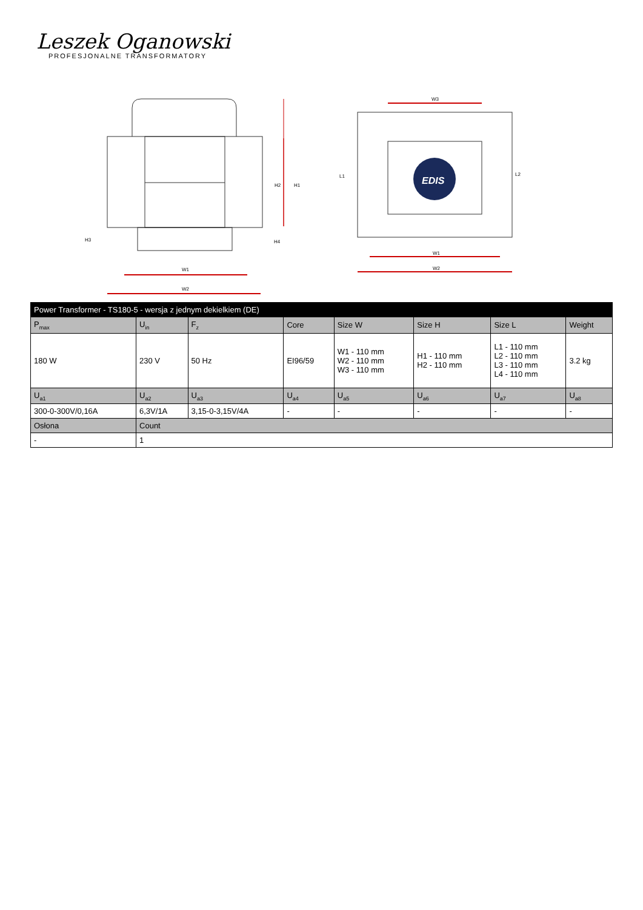Leszek Oganowski
PROFESJONALNE TRANSFORMATORY
H1
H2
W1
W2
H3
H4
EDIS
W3
W1
W2
L1
L2
| Power Transformer - TS180-5 - wersja z jednym dekielkiem (DE) | | | | | | | |
| --- | --- | --- | --- | --- | --- | --- | --- |
| P<sub>max</sub> | U<sub>in</sub> | F<sub>z</sub> | Core | Size W | Size H | Size L | Weight |
| 180 W | 230 V | 50 Hz | EI96/59 | W1 - 110 mm W2 - 110 mm W3 - 110 mm | H1 - 110 mm H2 - 110 mm | L1 - 110 mm L2 - 110 mm L3 - 110 mm L4 - 110 mm | 3.2 kg |
| U<sub>a1</sub> | U<sub>a2</sub> | U<sub>a3</sub> | U<sub>a4</sub> | U<sub>a5</sub> | U<sub>a6</sub> | U<sub>a7</sub> | U<sub>a8</sub> |
| 300-0-300V/0,16A | 6,3V/1A | 3,15-0-3,15V/4A | - | - | - | - | - |
| Osłona | Count | | | | | | |
| - | 1 | | | | | | |